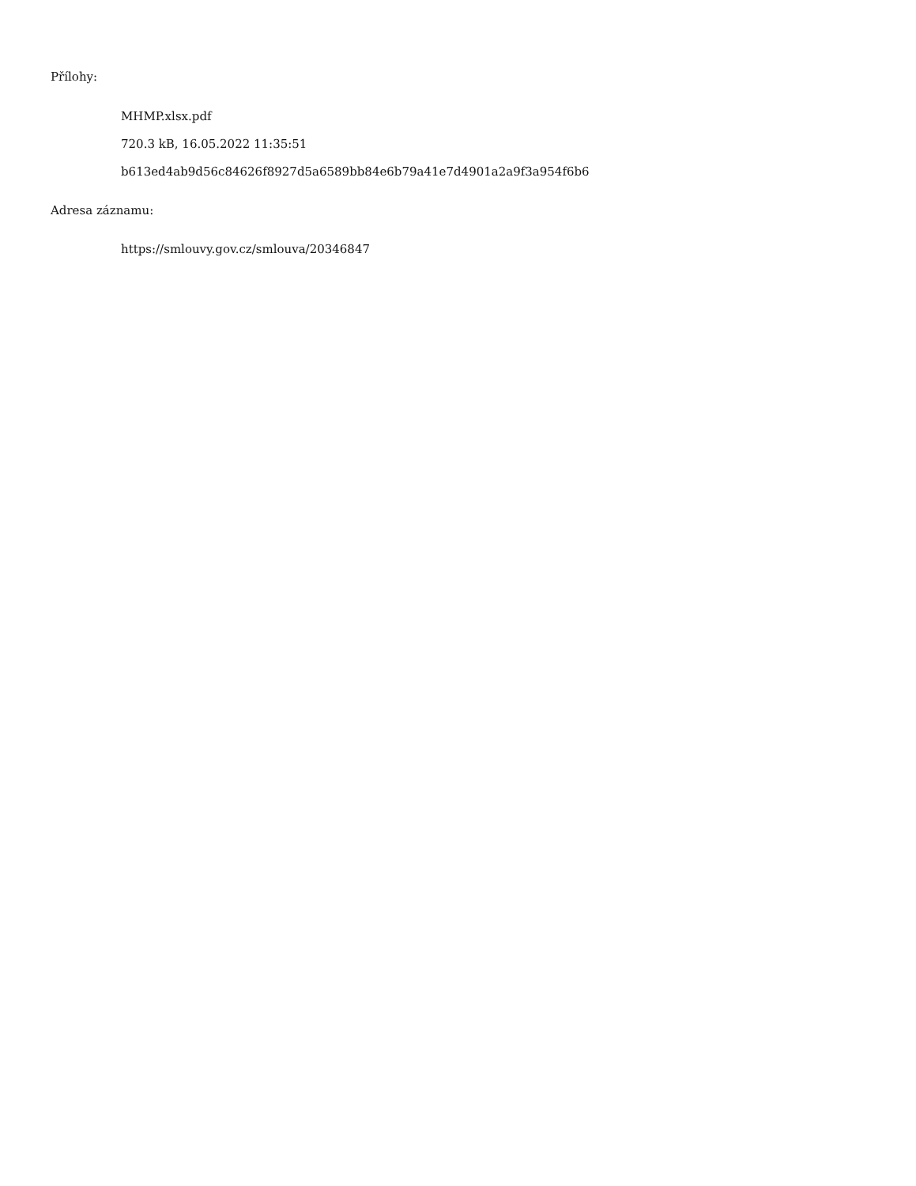Přílohy:
MHMP.xlsx.pdf
720.3 kB, 16.05.2022 11:35:51
b613ed4ab9d56c84626f8927d5a6589bb84e6b79a41e7d4901a2a9f3a954f6b6
Adresa záznamu:
https://smlouvy.gov.cz/smlouva/20346847